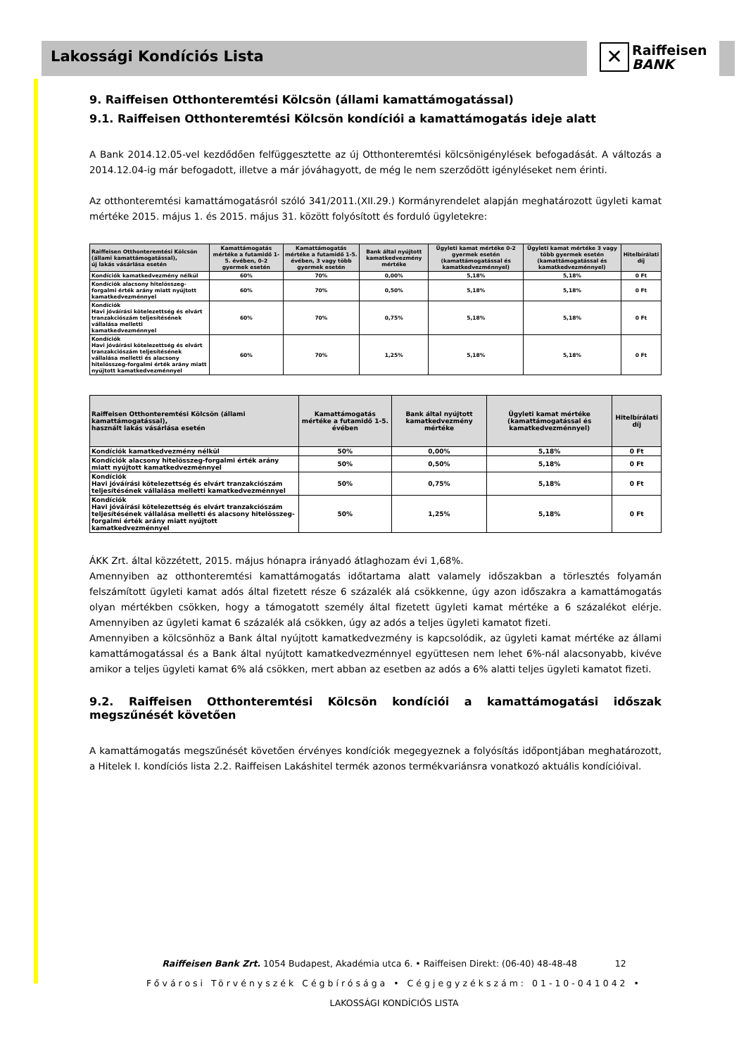Lakossági Kondíciós Lista
✕ Raiffeisen
BANK
9. Raiffeisen Otthonteremtési Kölcsön (állami kamattámogatással)
9.1. Raiffeisen Otthonteremtési Kölcsön kondíciói a kamattámogatás ideje alatt
A Bank 2014.12.05-vel kezdődően felfüggesztette az új Otthonteremtési kölcsönigénylések befogadását. A változás a 2014.12.04-ig már befogadott, illetve a már jóváhagyott, de még le nem szerződött igényléseket nem érinti.
Az otthonteremtési kamattámogatásról szóló 341/2011.(XII.29.) Kormányrendelet alapján meghatározott ügyleti kamat mértéke 2015. május 1. és 2015. május 31. között folyósított és forduló ügyletekre:
| Raiffeisen Otthonteremtési Kölcsön (állami kamattámogatással), új lakás vásárlása esetén | Kamattámogatás mértéke a futamidő 1-5. évében, 0-2 gyermek esetén | Kamattámogatás mértéke a futamidő 1-5. évében, 3 vagy több gyermek esetén | Bank által nyújtott kamatkedvezmény mértéke | Ügyleti kamat mértéke 0-2 gyermek esetén (kamattámogatással és kamatkedvezménnyel) | Ügyleti kamat mértéke 3 vagy több gyermek esetén (kamattámogatással és kamatkedvezménnyel) | Hitelbírálati díj |
| --- | --- | --- | --- | --- | --- | --- |
| Kondíciók kamatkedvezmény nélkül | 60% | 70% | 0,00% | 5,18% | 5,18% | 0 Ft |
| Kondíciók alacsony hitelösszeg-forgalmi érték arány miatt nyújtott kamatkedvezménnyel | 60% | 70% | 0,50% | 5,18% | 5,18% | 0 Ft |
| Kondíciók Havi jóváírási kötelezettség és elvárt tranzakciószám teljesítésének vállalása melletti kamatkedvezménnyel | 60% | 70% | 0,75% | 5,18% | 5,18% | 0 Ft |
| Kondíciók Havi jóváírási kötelezettség és elvárt tranzakciószám teljesítésének vállalása melletti és alacsony hitelösszeg-forgalmi érték arány miatt nyújtott kamatkedvezménnyel | 60% | 70% | 1,25% | 5,18% | 5,18% | 0 Ft |
| Raiffeisen Otthonteremtési Kölcsön (állami kamattámogatással), használt lakás vásárlása esetén | Kamattámogatás mértéke a futamidő 1-5. évében | Bank által nyújtott kamatkedvezmény mértéke | Ügyleti kamat mértéke (kamattámogatással és kamatkedvezménnyel) | Hitelbírálati díj |
| --- | --- | --- | --- | --- |
| Kondíciók kamatkedvezmény nélkül | 50% | 0,00% | 5,18% | 0 Ft |
| Kondíciók alacsony hitelösszeg-forgalmi érték arány miatt nyújtott kamatkedvezménnyel | 50% | 0,50% | 5,18% | 0 Ft |
| Kondíciók Havi jóváírási kötelezettség és elvárt tranzakciószám teljesítésének vállalása melletti kamatkedvezménnyel | 50% | 0,75% | 5,18% | 0 Ft |
| Kondíciók Havi jóváírási kötelezettség és elvárt tranzakciószám teljesítésének vállalása melletti és alacsony hitelösszeg-forgalmi érték arány miatt nyújtott kamatkedvezménnyel | 50% | 1,25% | 5,18% | 0 Ft |
ÁKK Zrt. által közzétett, 2015. május hónapra irányadó átlaghozam évi 1,68%.
Amennyiben az otthonteremtési kamattámogatás időtartama alatt valamely időszakban a törlesztés folyamán felszámított ügyleti kamat adós által fizetett része 6 százalék alá csökkenne, úgy azon időszakra a kamattámogatás olyan mértékben csökken, hogy a támogatott személy által fizetett ügyleti kamat mértéke a 6 százalékot elérje. Amennyiben az ügyleti kamat 6 százalék alá csökken, úgy az adós a teljes ügyleti kamatot fizeti.
Amennyiben a kölcsönhöz a Bank által nyújtott kamatkedvezmény is kapcsolódik, az ügyleti kamat mértéke az állami kamattámogatással és a Bank által nyújtott kamatkedvezménnyel együttesen nem lehet 6%-nál alacsonyabb, kivéve amikor a teljes ügyleti kamat 6% alá csökken, mert abban az esetben az adós a 6% alatti teljes ügyleti kamatot fizeti.
9.2. Raiffeisen Otthonteremtési Kölcsön kondíciói a kamattámogatási időszak megszűnését követően
A kamattámogatás megszűnését követően érvényes kondíciók megegyeznek a folyósítás időpontjában meghatározott, a Hitelek I. kondíciós lista 2.2. Raiffeisen Lakáshitel termék azonos termékvariánsra vonatkozó aktuális kondícióival.
Raiffeisen Bank Zrt. 1054 Budapest, Akadémia utca 6. • Raiffeisen Direkt: (06-40) 48-48-48 12
Fővárosi Törvényszék Cégbírósága • Cégjegyzékszám: 01-10-041042 •
LAKOSSÁGI KONDÍCIÓS LISTA